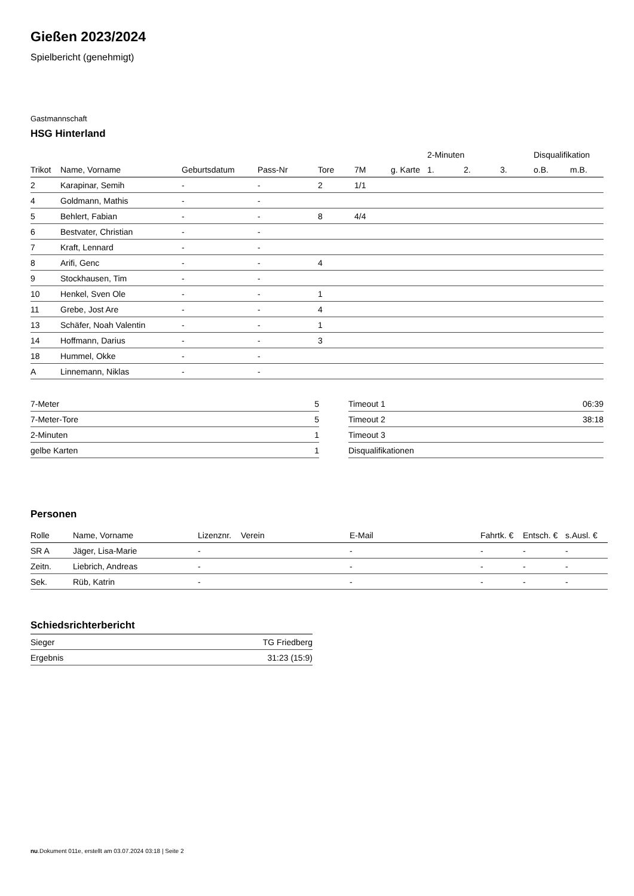Gießen 2023/2024
Spielbericht (genehmigt)
Gastmannschaft
HSG Hinterland
| | | | | | | | 2-Minuten | | | Disqualifikation | |
| --- | --- | --- | --- | --- | --- | --- | --- | --- | --- | --- | --- |
| Trikot | Name, Vorname | Geburtsdatum | Pass-Nr | Tore | 7M | g. Karte | 1. | 2. | 3. | o.B. | m.B. |
| 2 | Karapinar, Semih | - | - | 2 | 1/1 | | | | | | |
| 4 | Goldmann, Mathis | - | - | | | | | | | | |
| 5 | Behlert, Fabian | - | - | 8 | 4/4 | | | | | | |
| 6 | Bestvater, Christian | - | - | | | | | | | | |
| 7 | Kraft, Lennard | - | - | | | | | | | | |
| 8 | Arifi, Genc | - | - | 4 | | | | | | | |
| 9 | Stockhausen, Tim | - | - | | | | | | | | |
| 10 | Henkel, Sven Ole | - | - | 1 | | | | | | | |
| 11 | Grebe, Jost Are | - | - | 4 | | | | | | | |
| 13 | Schäfer, Noah Valentin | - | - | 1 | | | | | | | |
| 14 | Hoffmann, Darius | - | - | 3 | | | | | | | |
| 18 | Hummel, Okke | - | - | | | | | | | | |
| A | Linnemann, Niklas | - | - | | | | | | | | |
| 7-Meter | 5 |
| 7-Meter-Tore | 5 |
| 2-Minuten | 1 |
| gelbe Karten | 1 |
| Timeout 1 | 06:39 |
| Timeout 2 | 38:18 |
| Timeout 3 | |
| Disqualifikationen | |
Personen
| Rolle | Name, Vorname | Lizenznr. | Verein | E-Mail | Fahrtk. € | Entsch. € | s.Ausl. € |
| --- | --- | --- | --- | --- | --- | --- | --- |
| SR A | Jäger, Lisa-Marie | - | | - | - | - | - |
| Zeitn. | Liebrich, Andreas | - | | - | - | - | - |
| Sek. | Rüb, Katrin | - | | - | - | - | - |
Schiedsrichterbericht
| Sieger | TG Friedberg |
| Ergebnis | 31:23 (15:9) |
nu.Dokument 011e, erstellt am 03.07.2024 03:18 | Seite 2